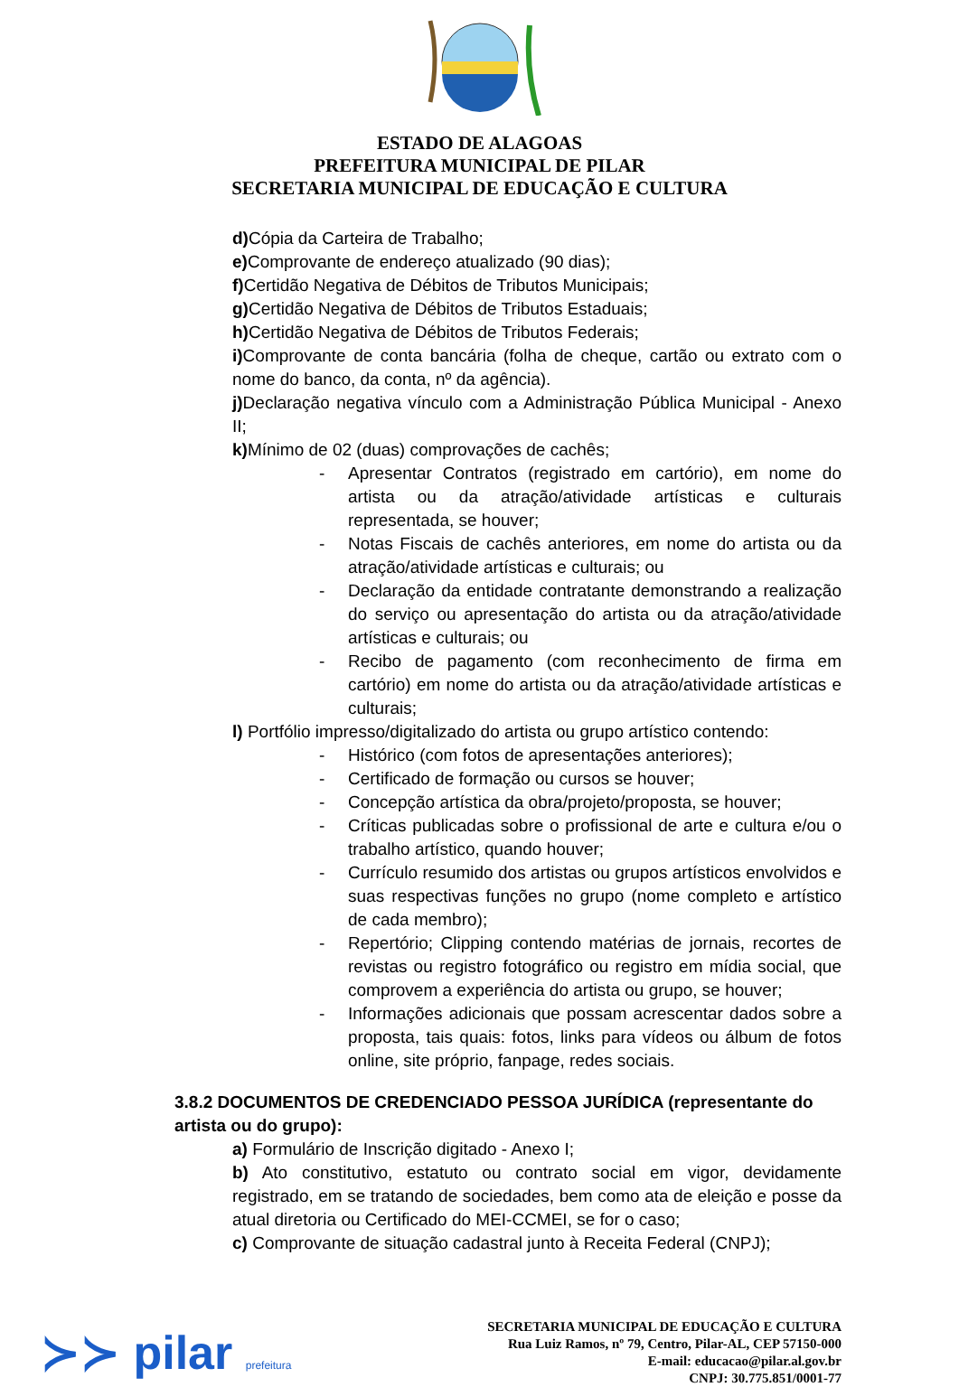ESTADO DE ALAGOAS
PREFEITURA MUNICIPAL DE PILAR
SECRETARIA MUNICIPAL DE EDUCAÇÃO E CULTURA
d) Cópia da Carteira de Trabalho;
e) Comprovante de endereço atualizado (90 dias);
f) Certidão Negativa de Débitos de Tributos Municipais;
g) Certidão Negativa de Débitos de Tributos Estaduais;
h) Certidão Negativa de Débitos de Tributos Federais;
i) Comprovante de conta bancária (folha de cheque, cartão ou extrato com o nome do banco, da conta, nº da agência).
j) Declaração negativa vínculo com a Administração Pública Municipal - Anexo II;
k) Mínimo de 02 (duas) comprovações de cachês;
- Apresentar Contratos (registrado em cartório), em nome do artista ou da atração/atividade artísticas e culturais representada, se houver;
- Notas Fiscais de cachês anteriores, em nome do artista ou da atração/atividade artísticas e culturais; ou
- Declaração da entidade contratante demonstrando a realização do serviço ou apresentação do artista ou da atração/atividade artísticas e culturais; ou
- Recibo de pagamento (com reconhecimento de firma em cartório) em nome do artista ou da atração/atividade artísticas e culturais;
l) Portfólio impresso/digitalizado do artista ou grupo artístico contendo:
- Histórico (com fotos de apresentações anteriores);
- Certificado de formação ou cursos se houver;
- Concepção artística da obra/projeto/proposta, se houver;
- Críticas publicadas sobre o profissional de arte e cultura e/ou o trabalho artístico, quando houver;
- Currículo resumido dos artistas ou grupos artísticos envolvidos e suas respectivas funções no grupo (nome completo e artístico de cada membro);
- Repertório; Clipping contendo matérias de jornais, recortes de revistas ou registro fotográfico ou registro em mídia social, que comprovem a experiência do artista ou grupo, se houver;
- Informações adicionais que possam acrescentar dados sobre a proposta, tais quais: fotos, links para vídeos ou álbum de fotos online, site próprio, fanpage, redes sociais.
3.8.2 DOCUMENTOS DE CREDENCIADO PESSOA JURÍDICA (representante do artista ou do grupo):
a) Formulário de Inscrição digitado - Anexo I;
b) Ato constitutivo, estatuto ou contrato social em vigor, devidamente registrado, em se tratando de sociedades, bem como ata de eleição e posse da atual diretoria ou Certificado do MEI-CCMEI, se for o caso;
c) Comprovante de situação cadastral junto à Receita Federal (CNPJ);
≻≻ pilar prefeitura
SECRETARIA MUNICIPAL DE EDUCAÇÃO E CULTURA
Rua Luiz Ramos, nº 79, Centro, Pilar-AL, CEP 57150-000
E-mail: educacao@pilar.al.gov.br
CNPJ: 30.775.851/0001-77